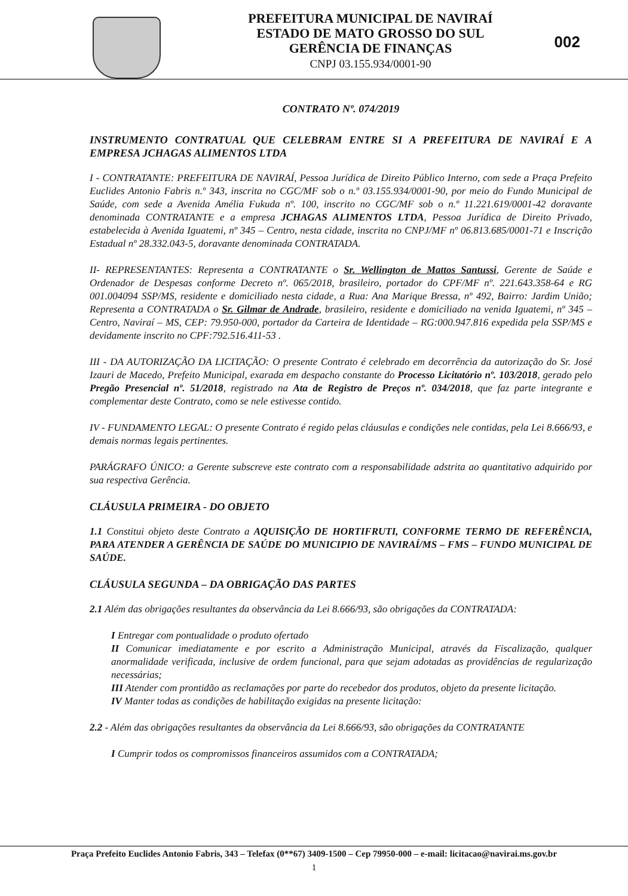PREFEITURA MUNICIPAL DE NAVIRAÍ
ESTADO DE MATO GROSSO DO SUL
GERÊNCIA DE FINANÇAS
CNPJ 03.155.934/0001-90
002
CONTRATO Nº. 074/2019
INSTRUMENTO CONTRATUAL QUE CELEBRAM ENTRE SI A PREFEITURA DE NAVIRAÍ E A EMPRESA JCHAGAS ALIMENTOS LTDA
I - CONTRATANTE: PREFEITURA DE NAVIRAÍ, Pessoa Jurídica de Direito Público Interno, com sede a Praça Prefeito Euclides Antonio Fabris n.º 343, inscrita no CGC/MF sob o n.º 03.155.934/0001-90, por meio do Fundo Municipal de Saúde, com sede a Avenida Amélia Fukuda nº. 100, inscrito no CGC/MF sob o n.º 11.221.619/0001-42 doravante denominada CONTRATANTE e a empresa JCHAGAS ALIMENTOS LTDA, Pessoa Jurídica de Direito Privado, estabelecida à Avenida Iguatemi, nº 345 – Centro, nesta cidade, inscrita no CNPJ/MF nº 06.813.685/0001-71 e Inscrição Estadual nº 28.332.043-5, doravante denominada CONTRATADA.
II- REPRESENTANTES: Representa a CONTRATANTE o Sr. Wellington de Mattos Santussi, Gerente de Saúde e Ordenador de Despesas conforme Decreto nº. 065/2018, brasileiro, portador do CPF/MF nº. 221.643.358-64 e RG 001.004094 SSP/MS, residente e domiciliado nesta cidade, a Rua: Ana Marique Bressa, nº 492, Bairro: Jardim União; Representa a CONTRATADA o Sr. Gilmar de Andrade, brasileiro, residente e domiciliado na venida Iguatemi, nº 345 – Centro, Naviraí – MS, CEP: 79.950-000, portador da Carteira de Identidade – RG:000.947.816 expedida pela SSP/MS e devidamente inscrito no CPF:792.516.411-53 .
III - DA AUTORIZAÇÃO DA LICITAÇÃO: O presente Contrato é celebrado em decorrência da autorização do Sr. José Izauri de Macedo, Prefeito Municipal, exarada em despacho constante do Processo Licitatório nº. 103/2018, gerado pelo Pregão Presencial nº. 51/2018, registrado na Ata de Registro de Preços nº. 034/2018, que faz parte integrante e complementar deste Contrato, como se nele estivesse contido.
IV - FUNDAMENTO LEGAL: O presente Contrato é regido pelas cláusulas e condições nele contidas, pela Lei 8.666/93, e demais normas legais pertinentes.
PARÁGRAFO ÚNICO: a Gerente subscreve este contrato com a responsabilidade adstrita ao quantitativo adquirido por sua respectiva Gerência.
CLÁUSULA PRIMEIRA - DO OBJETO
1.1 Constitui objeto deste Contrato a AQUISIÇÃO DE HORTIFRUTI, CONFORME TERMO DE REFERÊNCIA, PARA ATENDER A GERÊNCIA DE SAÚDE DO MUNICIPIO DE NAVIRAÍ/MS – FMS – FUNDO MUNICIPAL DE SAÚDE.
CLÁUSULA SEGUNDA – DA OBRIGAÇÃO DAS PARTES
2.1 Além das obrigações resultantes da observância da Lei 8.666/93, são obrigações da CONTRATADA:
I Entregar com pontualidade o produto ofertado
II Comunicar imediatamente e por escrito a Administração Municipal, através da Fiscalização, qualquer anormalidade verificada, inclusive de ordem funcional, para que sejam adotadas as providências de regularização necessárias;
III Atender com prontidão as reclamações por parte do recebedor dos produtos, objeto da presente licitação.
IV Manter todas as condições de habilitação exigidas na presente licitação:
2.2 - Além das obrigações resultantes da observância da Lei 8.666/93, são obrigações da CONTRATANTE
I Cumprir todos os compromissos financeiros assumidos com a CONTRATADA;
Praça Prefeito Euclides Antonio Fabris, 343 – Telefax (0**67) 3409-1500 – Cep 79950-000 – e-mail: licitacao@navirai.ms.gov.br
1